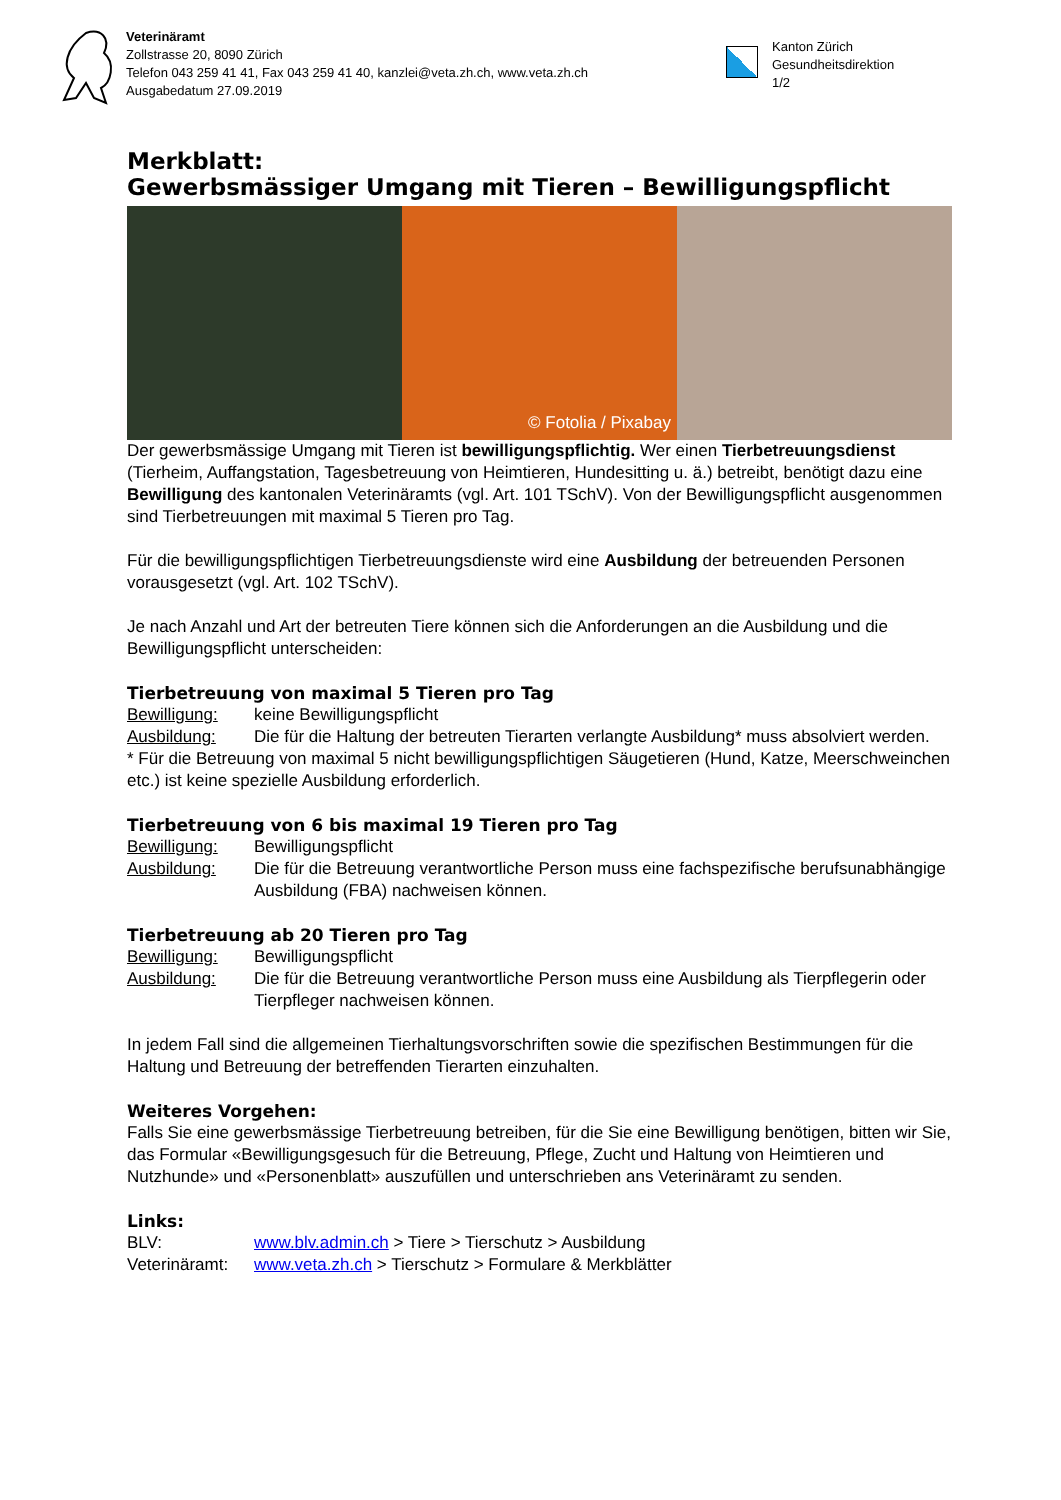Veterinäramt
Zollstrasse 20, 8090 Zürich
Telefon 043 259 41 41, Fax 043 259 41 40, kanzlei@veta.zh.ch, www.veta.zh.ch
Ausgabedatum 27.09.2019
Kanton Zürich
Gesundheitsdirektion
1/2
Merkblatt:
Gewerbsmässiger Umgang mit Tieren – Bewilligungspflicht
© Fotolia / Pixabay
Der gewerbsmässige Umgang mit Tieren ist bewilligungspflichtig. Wer einen Tierbetreu­ungsdienst (Tierheim, Auffangstation, Tagesbetreuung von Heimtieren, Hundesitting u. ä.) betreibt, benötigt dazu eine Bewilligung des kantonalen Veterinäramts (vgl. Art. 101 TSchV). Von der Bewilligungspflicht ausgenommen sind Tierbetreuungen mit maximal 5 Tieren pro Tag.
Für die bewilligungspflichtigen Tierbetreuungsdienste wird eine Ausbildung der betreuenden Personen vorausgesetzt (vgl. Art. 102 TSchV).
Je nach Anzahl und Art der betreuten Tiere können sich die Anforderungen an die Ausbildung und die Bewilligungspflicht unterscheiden:
Tierbetreuung von maximal 5 Tieren pro Tag
Bewilligung: keine Bewilligungspflicht
Ausbildung: Die für die Haltung der betreuten Tierarten verlangte Ausbildung* muss absolviert werden.
* Für die Betreuung von maximal 5 nicht bewilligungspflichtigen Säugetieren (Hund, Katze, Meer­schweinchen etc.) ist keine spezielle Ausbildung erforderlich.
Tierbetreuung von 6 bis maximal 19 Tieren pro Tag
Bewilligung: Bewilligungspflicht
Ausbildung: Die für die Betreuung verantwortliche Person muss eine fachspezifische berufsun­abhängige Ausbildung (FBA) nachweisen können.
Tierbetreuung ab 20 Tieren pro Tag
Bewilligung: Bewilligungspflicht
Ausbildung: Die für die Betreuung verantwortliche Person muss eine Ausbildung als Tierpfle­gerin oder Tierpfleger nachweisen können.
In jedem Fall sind die allgemeinen Tierhaltungsvorschriften sowie die spezifischen Bestimmun­gen für die Haltung und Betreuung der betreffenden Tierarten einzuhalten.
Weiteres Vorgehen:
Falls Sie eine gewerbsmässige Tierbetreuung betreiben, für die Sie eine Bewilligung benötigen, bitten wir Sie, das Formular «Bewilligungsgesuch für die Betreuung, Pflege, Zucht und Haltung von Heimtieren und Nutzhunde» und «Personenblatt» auszufüllen und unterschrieben ans Veterinäramt zu senden.
Links:
BLV: www.blv.admin.ch > Tiere > Tierschutz > Ausbildung
Veterinäramt: www.veta.zh.ch > Tierschutz > Formulare & Merkblätter